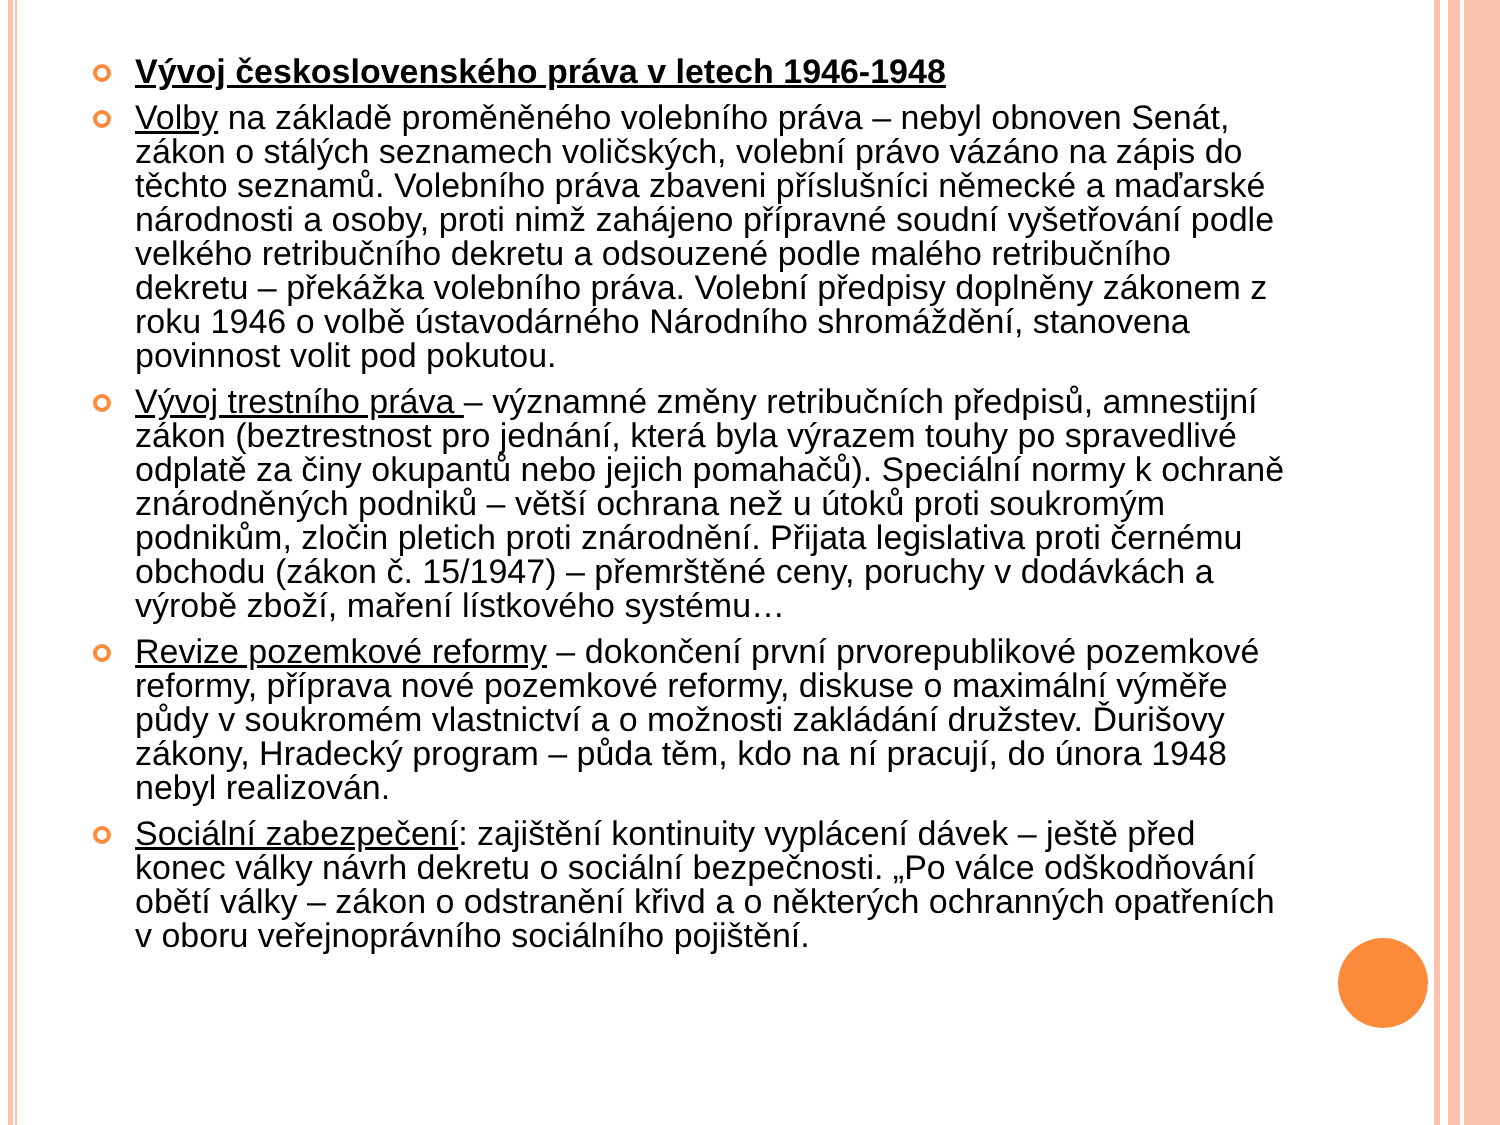Vývoj československého práva v letech 1946-1948
Volby na základě proměněného volebního práva – nebyl obnoven Senát, zákon o stálých seznamech voličských, volební právo vázáno na zápis do těchto seznamů. Volebního práva zbaveni příslušníci německé a maďarské národnosti a osoby, proti nimž zahájeno přípravné soudní vyšetřování podle velkého retribučního dekretu a odsouzené podle malého retribučního dekretu – překážka volebního práva. Volební předpisy doplněny zákonem z roku 1946 o volbě ústavodárného Národního shromáždění, stanovena povinnost volit pod pokutou.
Vývoj trestního práva – významné změny retribučních předpisů, amnestijní zákon (beztrestnost pro jednání, která byla výrazem touhy po spravedlivé odplatě za činy okupantů nebo jejich pomahačů). Speciální normy k ochraně znárodněných podniků – větší ochrana než u útoků proti soukromým podnikům, zločin pletich proti znárodnění. Přijata legislativa proti černému obchodu (zákon č. 15/1947) – přemrštěné ceny, poruchy v dodávkách a výrobě zboží, maření lístkového systému…
Revize pozemkové reformy – dokončení první prvorepublikové pozemkové reformy, příprava nové pozemkové reformy, diskuse o maximální výměře půdy v soukromém vlastnictví a o možnosti zakládání družstev. Ďurišovy zákony, Hradecký program – půda těm, kdo na ní pracují, do února 1948 nebyl realizován.
Sociální zabezpečení: zajištění kontinuity vyplácení dávek – ještě před konec války návrh dekretu o sociální bezpečnosti. „Po válce odškodňování obětí války – zákon o odstranění křivd a o některých ochranných opatřeních v oboru veřejnoprávního sociálního pojištění.